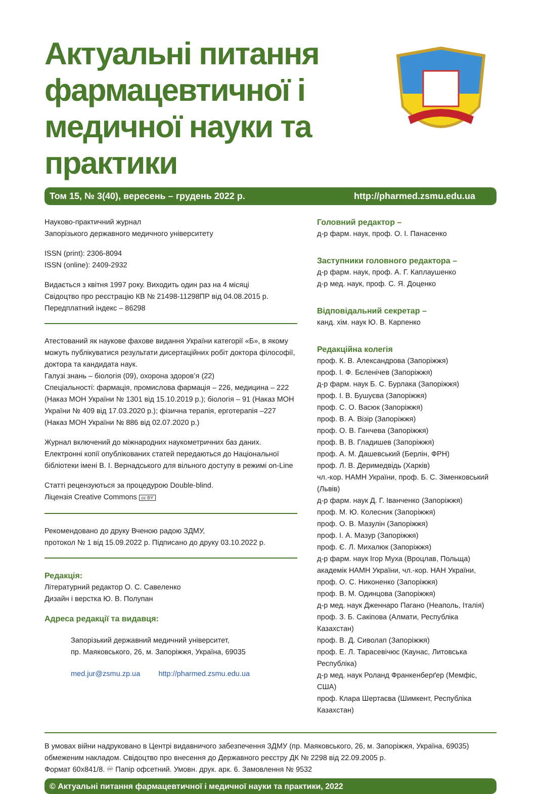Актуальні питання фармацевтичної і медичної науки та практики
Том 15, № 3(40), вересень – грудень 2022 р. http://pharmed.zsmu.edu.ua
Науково-практичний журнал
Запорізького державного медичного університету
ISSN (print): 2306-8094
ISSN (online): 2409-2932
Видається з квітня 1997 року. Виходить один раз на 4 місяці
Свідоцтво про реєстрацію КВ № 21498-11298ПР від 04.08.2015 р.
Передплатний індекс – 86298
Атестований як наукове фахове видання України категорії «Б», в якому можуть публікуватися результати дисертаційних робіт доктора філософії, доктора та кандидата наук.
Галузі знань – біологія (09), охорона здоров’я (22)
Спеціальності: фармація, промислова фармація – 226, медицина – 222 (Наказ МОН України № 1301 від 15.10.2019 р.); біологія – 91 (Наказ МОН України № 409 від 17.03.2020 р.); фізична терапія, ерготерапія –227 (Наказ МОН України № 886 від 02.07.2020 р.)
Журнал включений до міжнародних наукометричних баз даних. Електронні копії опублікованих статей передаються до Національної бібліотеки імені В. І. Вернадського для вільного доступу в режимі on-Line
Статті рецензуються за процедурою Double-blind.
Ліцензія Creative Commons cc BY
Рекомендовано до друку Вченою радою ЗДМУ,
протокол № 1 від 15.09.2022 р. Підписано до друку 03.10.2022 р.
Редакція:
Літературний редактор О. С. Савеленко
Дизайн і верстка Ю. В. Полупан
Адреса редакції та видавця:
Запорізький державний медичний університет,
пр. Маяковського, 26, м. Запоріжжя, Україна, 69035
med.jur@zsmu.zp.ua http://pharmed.zsmu.edu.ua
Головний редактор –
д-р фарм. наук, проф. О. І. Панасенко
Заступники головного редактора –
д-р фарм. наук, проф. А. Г. Каплаушенко
д-р мед. наук, проф. С. Я. Доценко
Відповідальний секретар –
канд. хім. наук Ю. В. Карпенко
Редакційна колегія
проф. К. В. Александрова (Запоріжжя)
проф. І. Ф. Бєленічев (Запоріжжя)
д-р фарм. наук Б. С. Бурлака (Запоріжжя)
проф. І. В. Бушуєва (Запоріжжя)
проф. С. О. Васюк (Запоріжжя)
проф. В. А. Візір (Запоріжжя)
проф. О. В. Ганчева (Запоріжжя)
проф. В. В. Гладишев (Запоріжжя)
проф. А. М. Дашевський (Берлін, ФРН)
проф. Л. В. Деримедвідь (Харків)
чл.-кор. НАМН України, проф. Б. С. Зіменковський (Львів)
д-р фарм. наук Д. Г. Іванченко (Запоріжжя)
проф. М. Ю. Колесник (Запоріжжя)
проф. О. В. Мазулін (Запоріжжя)
проф. І. А. Мазур (Запоріжжя)
проф. Є. Л. Михалюк (Запоріжжя)
д-р фарм. наук Ігор Муха (Вроцлав, Польща)
академік НАМН України, чл.-кор. НАН України,
проф. О. С. Никоненко (Запоріжжя)
проф. В. М. Одинцова (Запоріжжя)
д-р мед. наук Дженнаро Пагано (Неаполь, Італія)
проф. З. Б. Сакіпова (Алмати, Республіка Казахстан)
проф. В. Д. Сиволап (Запоріжжя)
проф. Е. Л. Тарасевічюс (Каунас, Литовська Республіка)
д-р мед. наук Роланд Франкенберґер (Мемфіс, США)
проф. Клара Шертаєва (Шимкент, Республіка Казахстан)
В умовах війни надруковано в Центрі видавничого забезпечення ЗДМУ (пр. Маяковського, 26, м. Запоріжжя, Україна, 69035) обмеженим накладом. Свідоцтво про внесення до Державного реєстру ДК № 2298 від 22.09.2005 р.
Формат 60х841/8. ♾ Папір офсетний. Умовн. друк. арк. 6. Замовлення № 9532
© Актуальні питання фармацевтичної і медичної науки та практики, 2022